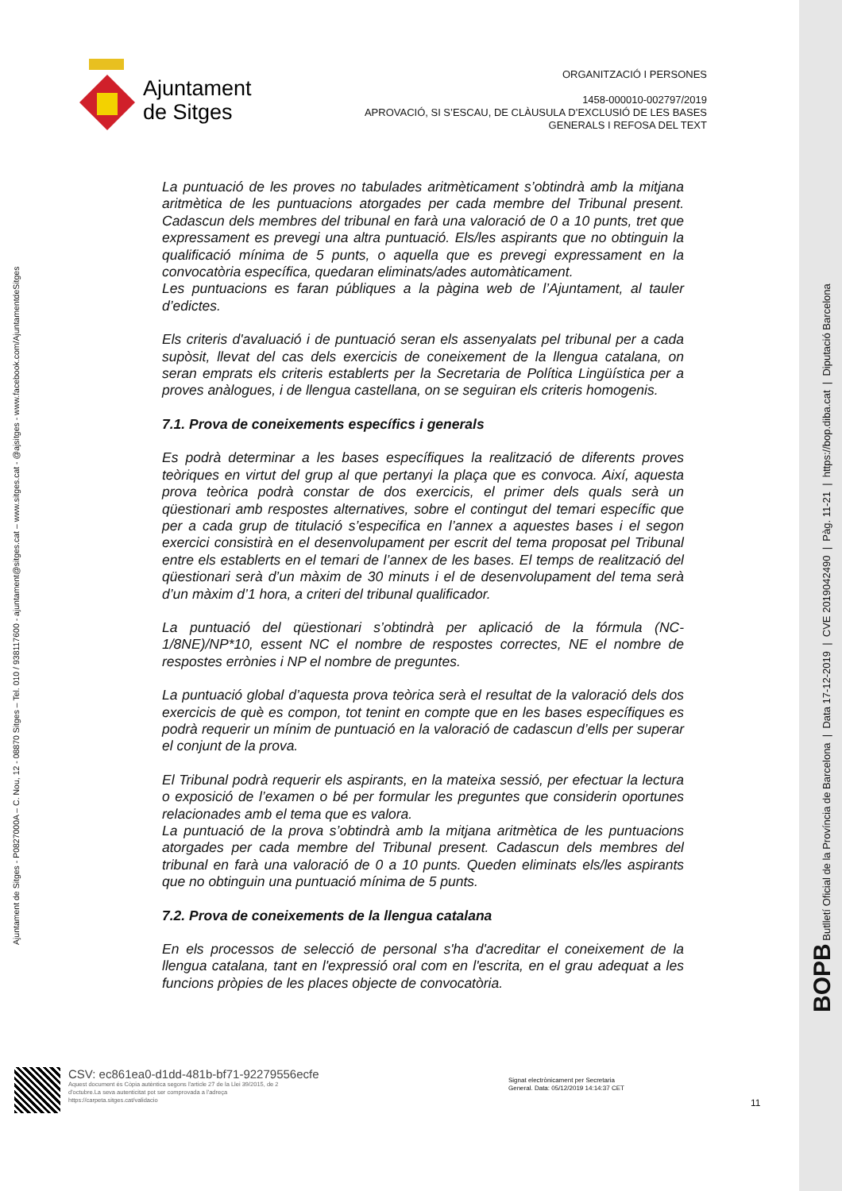Ajuntament
de Sitges
ORGANITZACIÓ I PERSONES
1458-000010-002797/2019
APROVACIÓ, SI S’ESCAU, DE CLÀUSULA D’EXCLUSIÓ DE LES BASES
GENERALS I REFOSA DEL TEXT
Ajuntament de Sitges - P0827000A – C. Nou, 12 - 08870 Sitges – Tel. 010 / 938117600 - ajuntament@sitges.cat – www.sitges.cat - @ajsitges - www.facebook.com/AjuntamentdeSitges
BOPB Butlletí Oficial de la Província de Barcelona | Data 17-12-2019 | CVE 2019042490 | Pàg. 11-21 | https://bop.diba.cat | Diputació Barcelona
La puntuació de les proves no tabulades aritmèticament s’obtindrà amb la mitjana aritmètica de les puntuacions atorgades per cada membre del Tribunal present. Cadascun dels membres del tribunal en farà una valoració de 0 a 10 punts, tret que expressament es prevegi una altra puntuació. Els/les aspirants que no obtinguin la qualificació mínima de 5 punts, o aquella que es prevegi expressament en la convocatòria específica, quedaran eliminats/ades automàticament.
Les puntuacions es faran públiques a la pàgina web de l’Ajuntament, al tauler d’edictes.
Els criteris d'avaluació i de puntuació seran els assenyalats pel tribunal per a cada supòsit, llevat del cas dels exercicis de coneixement de la llengua catalana, on seran emprats els criteris establerts per la Secretaria de Política Lingüística per a proves anàlogues, i de llengua castellana, on se seguiran els criteris homogenis.
7.1. Prova de coneixements específics i generals
Es podrà determinar a les bases específiques la realització de diferents proves teòriques en virtut del grup al que pertanyi la plaça que es convoca. Així, aquesta prova teòrica podrà constar de dos exercicis, el primer dels quals serà un qüestionari amb respostes alternatives, sobre el contingut del temari específic que per a cada grup de titulació s’especifica en l’annex a aquestes bases i el segon exercici consistirà en el desenvolupament per escrit del tema proposat pel Tribunal entre els establerts en el temari de l’annex de les bases. El temps de realització del qüestionari serà d’un màxim de 30 minuts i el de desenvolupament del tema serà d’un màxim d’1 hora, a criteri del tribunal qualificador.
La puntuació del qüestionari s’obtindrà per aplicació de la fórmula (NC-1/8NE)/NP*10, essent NC el nombre de respostes correctes, NE el nombre de respostes errònies i NP el nombre de preguntes.
La puntuació global d’aquesta prova teòrica serà el resultat de la valoració dels dos exercicis de què es compon, tot tenint en compte que en les bases específiques es podrà requerir un mínim de puntuació en la valoració de cadascun d’ells per superar el conjunt de la prova.
El Tribunal podrà requerir els aspirants, en la mateixa sessió, per efectuar la lectura o exposició de l’examen o bé per formular les preguntes que considerin oportunes relacionades amb el tema que es valora.
La puntuació de la prova s’obtindrà amb la mitjana aritmètica de les puntuacions atorgades per cada membre del Tribunal present. Cadascun dels membres del tribunal en farà una valoració de 0 a 10 punts. Queden eliminats els/les aspirants que no obtinguin una puntuació mínima de 5 punts.
7.2. Prova de coneixements de la llengua catalana
En els processos de selecció de personal s'ha d'acreditar el coneixement de la llengua catalana, tant en l'expressió oral com en l'escrita, en el grau adequat a les funcions pròpies de les places objecte de convocatòria.
CSV: ec861ea0-d1dd-481b-bf71-92279556ecfe
Aquest document és Còpia autèntica segons l'article 27 de la Llei 39/2015, de 2
d'octubre.La seva autenticitat pot ser comprovada a l'adreça
https://carpeta.sitges.cat/validacio
Signat electrònicament per Secretaria
General. Data: 05/12/2019 14:14:37 CET
11